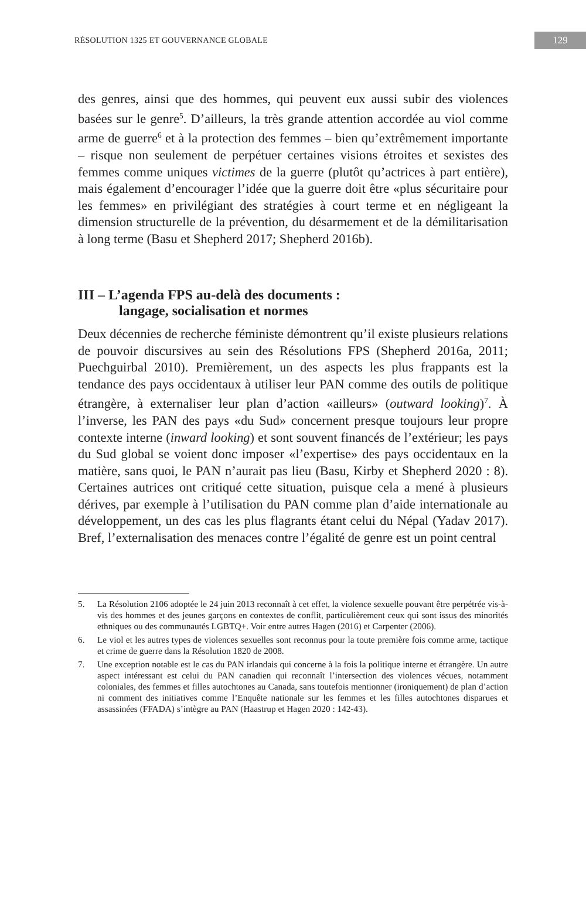RÉSOLUTION 1325 ET GOUVERNANCE GLOBALE
129
des genres, ainsi que des hommes, qui peuvent eux aussi subir des violences basées sur le genre<sup>5</sup>. D’ailleurs, la très grande attention accordée au viol comme arme de guerre<sup>6</sup> et à la protection des femmes – bien qu’extrêmement importante – risque non seulement de perpétuer certaines visions étroites et sexistes des femmes comme uniques victimes de la guerre (plutôt qu’actrices à part entière), mais également d’encourager l’idée que la guerre doit être «plus sécuritaire pour les femmes» en privilégiant des stratégies à court terme et en négligeant la dimension structurelle de la prévention, du désarmement et de la démilitarisation à long terme (Basu et Shepherd 2017; Shepherd 2016b).
III – L’agenda FPS au-delà des documents :
langage, socialisation et normes
Deux décennies de recherche féministe démontrent qu’il existe plusieurs relations de pouvoir discursives au sein des Résolutions FPS (Shepherd 2016a, 2011; Puechguirbal 2010). Premièrement, un des aspects les plus frappants est la tendance des pays occidentaux à utiliser leur PAN comme des outils de politique étrangère, à externaliser leur plan d’action «ailleurs» (outward looking)<sup>7</sup>. À l’inverse, les PAN des pays «du Sud» concernent presque toujours leur propre contexte interne (inward looking) et sont souvent financés de l’extérieur; les pays du Sud global se voient donc imposer «l’expertise» des pays occidentaux en la matière, sans quoi, le PAN n’aurait pas lieu (Basu, Kirby et Shepherd 2020 : 8). Certaines autrices ont critiqué cette situation, puisque cela a mené à plusieurs dérives, par exemple à l’utilisation du PAN comme plan d’aide internationale au développement, un des cas les plus flagrants étant celui du Népal (Yadav 2017). Bref, l’externalisation des menaces contre l’égalité de genre est un point central
5. La Résolution 2106 adoptée le 24 juin 2013 reconnaît à cet effet, la violence sexuelle pouvant être perpétrée vis-à-vis des hommes et des jeunes garçons en contextes de conflit, particulièrement ceux qui sont issus des minorités ethniques ou des communautés LGBTQ+. Voir entre autres Hagen (2016) et Carpenter (2006).
6. Le viol et les autres types de violences sexuelles sont reconnus pour la toute première fois comme arme, tactique et crime de guerre dans la Résolution 1820 de 2008.
7. Une exception notable est le cas du PAN irlandais qui concerne à la fois la politique interne et étrangère. Un autre aspect intéressant est celui du PAN canadien qui reconnaît l’intersection des violences vécues, notamment coloniales, des femmes et filles autochtones au Canada, sans toutefois mentionner (ironiquement) de plan d’action ni comment des initiatives comme l’Enquête nationale sur les femmes et les filles autochtones disparues et assassinées (FFADA) s’intègre au PAN (Haastrup et Hagen 2020 : 142-43).